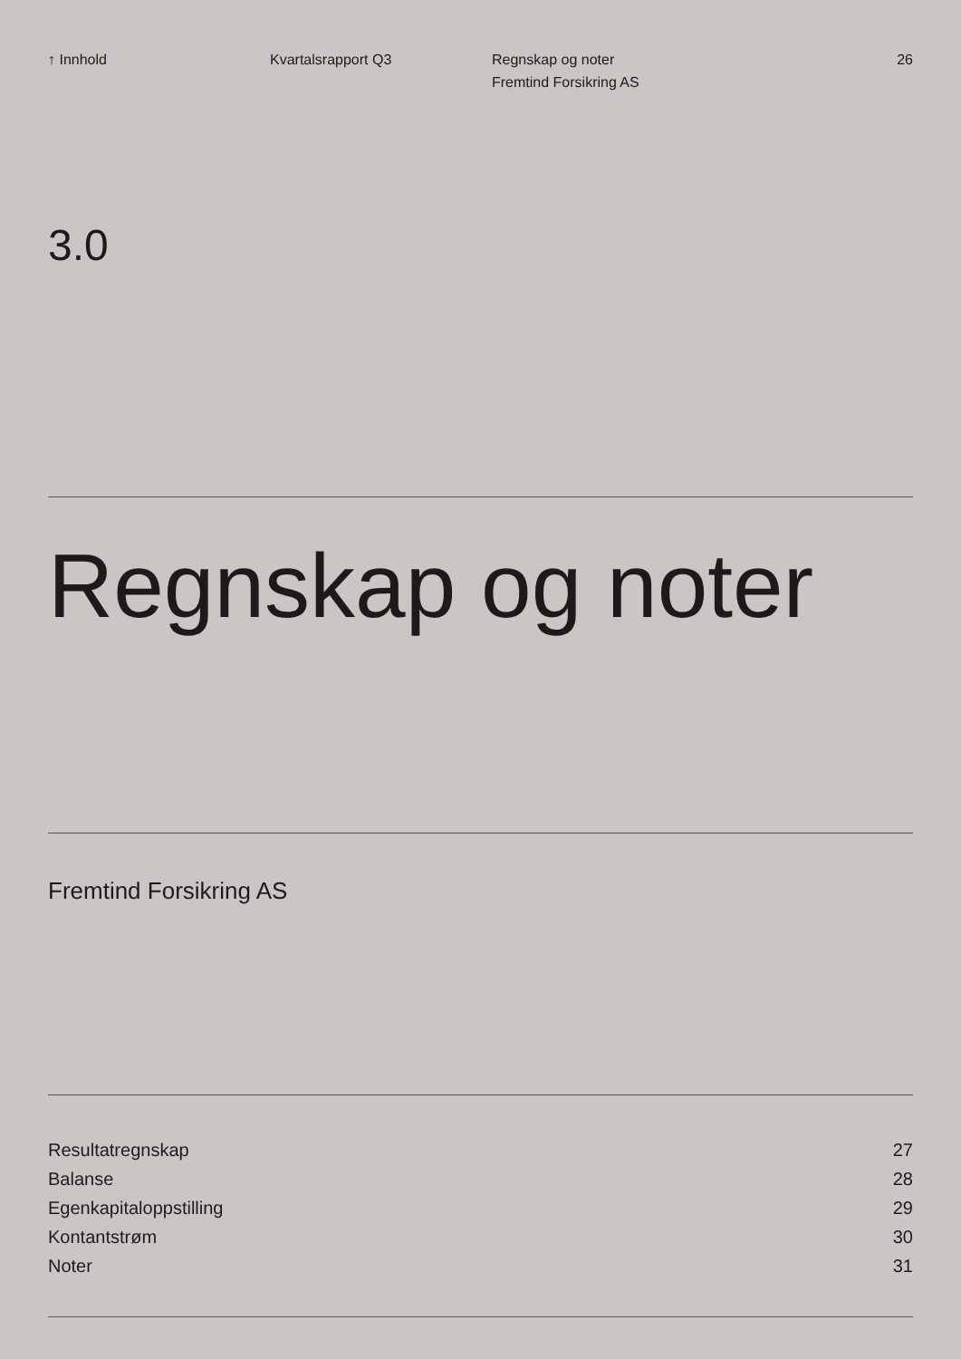↑ Innhold Kvartalsrapport Q3 Regnskap og noter
Fremtind Forsikring AS
26
3.0
Regnskap og noter
Fremtind Forsikring AS
Resultatregnskap 27
Balanse 28
Egenkapitaloppstilling 29
Kontantstrøm 30
Noter 31